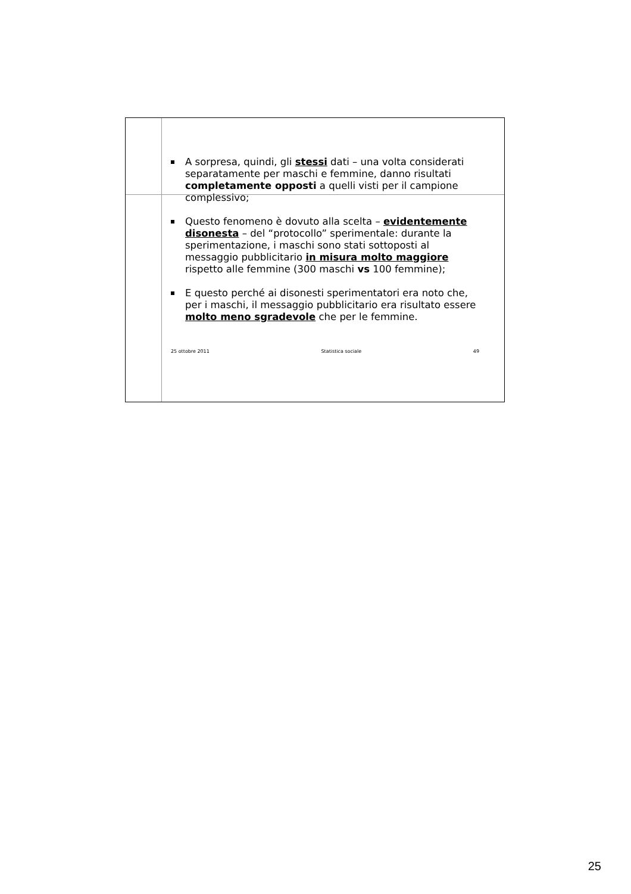A sorpresa, quindi, gli stessi dati – una volta considerati separatamente per maschi e femmine, danno risultati completamente opposti a quelli visti per il campione complessivo;
Questo fenomeno è dovuto alla scelta – evidentemente disonesta – del “protocollo” sperimentale: durante la sperimentazione, i maschi sono stati sottoposti al messaggio pubblicitario in misura molto maggiore rispetto alle femmine (300 maschi vs 100 femmine);
E questo perché ai disonesti sperimentatori era noto che, per i maschi, il messaggio pubblicitario era risultato essere molto meno sgradevole che per le femmine.
25 ottobre 2011 Statistica sociale 49
25